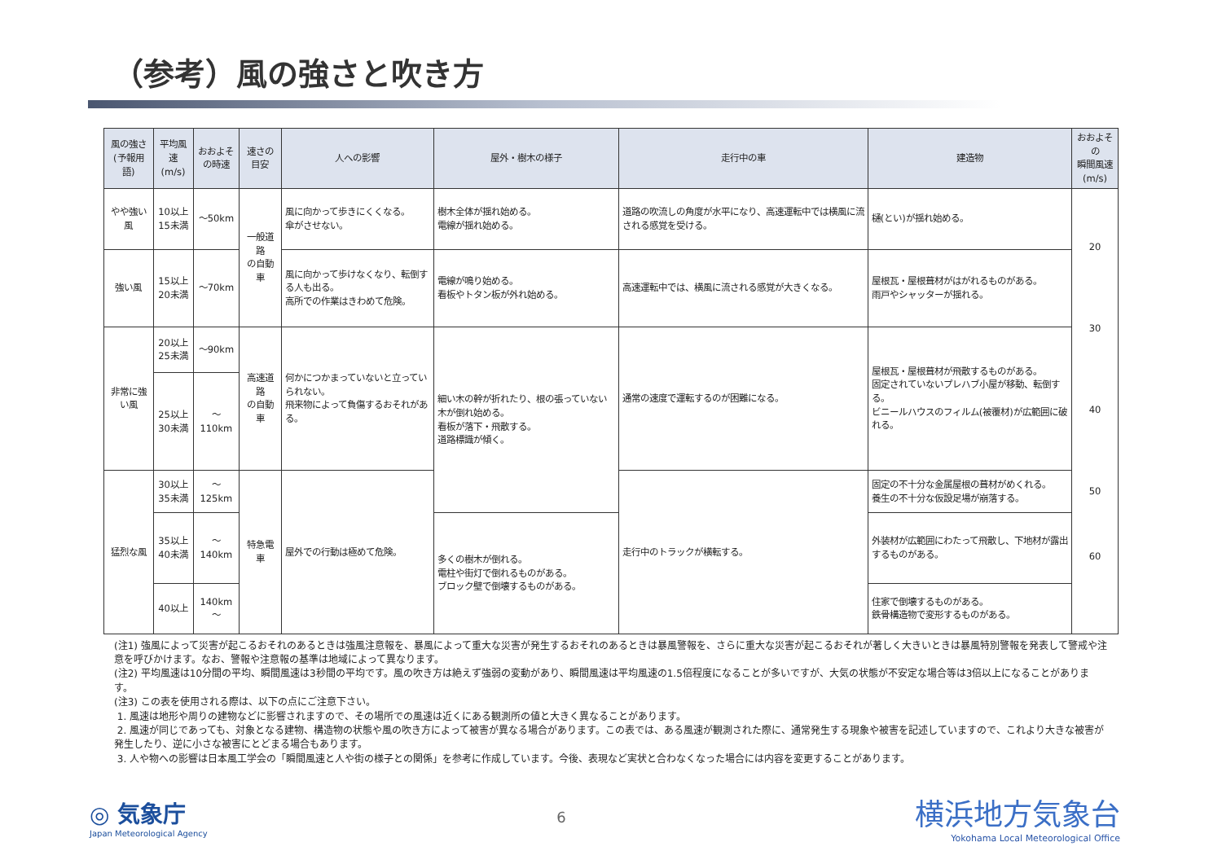（参考）風の強さと吹き方
| 風の強さ (予報用語) | 平均風速 (m/s) | おおよそ の時速 | 速さの目安 | 人への影響 | 屋外・樹木の様子 | 走行中の車 | 建造物 | おおよその 瞬間風速 (m/s) |
| --- | --- | --- | --- | --- | --- | --- | --- | --- |
| やや強い風 | 10以上 15未満 | ～50km | 一般道路 の自動車 | 風に向かって歩きにくくなる。 傘がさせない。 | 樹木全体が揺れ始める。 電線が揺れ始める。 | 道路の吹流しの角度が水平になり、高速運転中では横風に流される感覚を受ける。 | 樋(とい)が揺れ始める。 | 20 30 40 50 60 |
| 強い風 | 15以上 20未満 | ～70km | | 風に向かって歩けなくなり、転倒する人も出る。 高所での作業はきわめて危険。 | 電線が鳴り始める。 看板やトタン板が外れ始める。 | 高速運転中では、横風に流される感覚が大きくなる。 | 屋根瓦・屋根葺材がはがれるものがある。 雨戸やシャッターが揺れる。 | |
| 非常に強い風 | 20以上 25未満 | ～90km | 高速道路 の自動車 | 何かにつかまっていないと立っていられない。 飛来物によって負傷するおそれがある。 | 細い木の幹が折れたり、根の張っていない木が倒れ始める。 看板が落下・飛散する。 道路標識が傾く。 | 通常の速度で運転するのが困難になる。 | 屋根瓦・屋根葺材が飛散するものがある。 固定されていないプレハブ小屋が移動、転倒する。 ビニールハウスのフィルム(被覆材)が広範囲に破れる。 | |
| | 25以上 30未満 | ～110km | | | | | | |
| 猛烈な風 | 30以上 35未満 | ～125km | 特急電車 | 屋外での行動は極めて危険。 | | 走行中のトラックが横転する。 | 固定の不十分な金属屋根の葺材がめくれる。 養生の不十分な仮設足場が崩落する。 | |
| | 35以上 40未満 | ～140km | | | 多くの樹木が倒れる。 電柱や街灯で倒れるものがある。 ブロック壁で倒壊するものがある。 | | 外装材が広範囲にわたって飛散し、下地材が露出するものがある。 | |
| | 40以上 | 140km～ | | | | | 住家で倒壊するものがある。 鉄骨構造物で変形するものがある。 | |
(注1) 強風によって災害が起こるおそれのあるときは強風注意報を、暴風によって重大な災害が発生するおそれのあるときは暴風警報を、さらに重大な災害が起こるおそれが著しく大きいときは暴風特別警報を発表して警戒や注意を呼びかけます。なお、警報や注意報の基準は地域によって異なります。
(注2) 平均風速は10分間の平均、瞬間風速は3秒間の平均です。風の吹き方は絶えず強弱の変動があり、瞬間風速は平均風速の1.5倍程度になることが多いですが、大気の状態が不安定な場合等は3倍以上になることがあります。
(注3) この表を使用される際は、以下の点にご注意下さい。
1. 風速は地形や周りの建物などに影響されますので、その場所での風速は近くにある観測所の値と大きく異なることがあります。
2. 風速が同じであっても、対象となる建物、構造物の状態や風の吹き方によって被害が異なる場合があります。この表では、ある風速が観測された際に、通常発生する現象や被害を記述していますので、これより大きな被害が発生したり、逆に小さな被害にとどまる場合もあります。
3. 人や物への影響は日本風工学会の「瞬間風速と人や街の様子との関係」を参考に作成しています。今後、表現など実状と合わなくなった場合には内容を変更することがあります。
◎ 気象庁
Japan Meteorological Agency
6
横浜地方気象台
Yokohama Local Meteorological Office